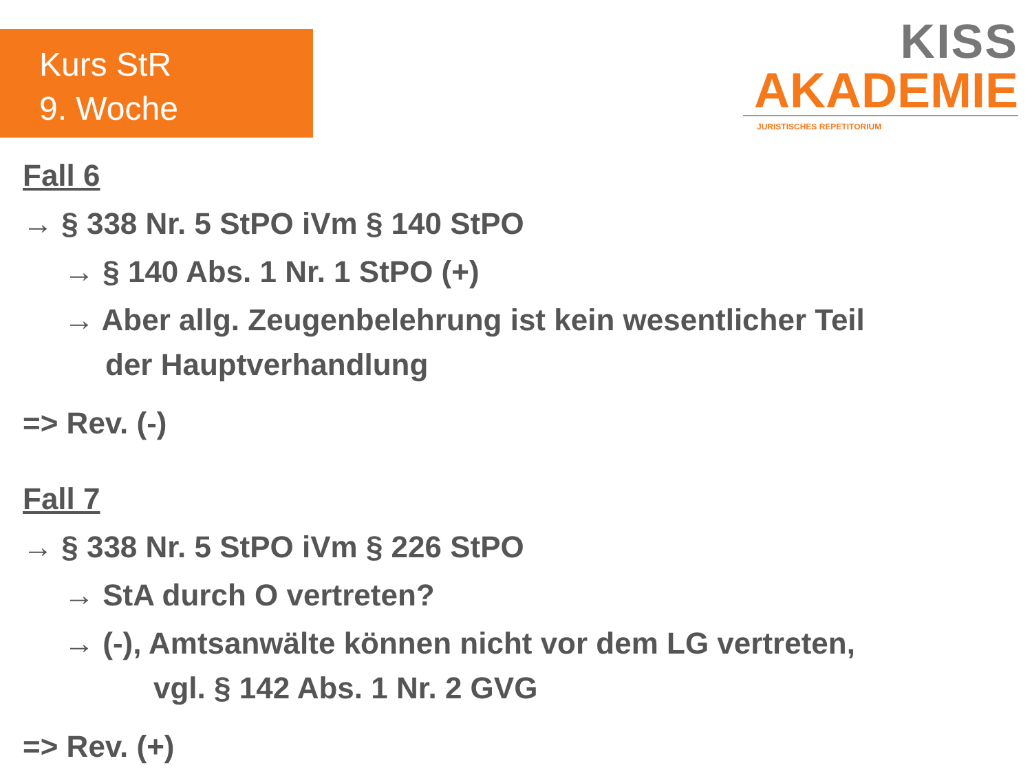Kurs StR
9. Woche
KISS
AKADEMIE
JURISTISCHES REPETITORIUM
Fall 6
→ § 338 Nr. 5 StPO iVm § 140 StPO
→ § 140 Abs. 1 Nr. 1 StPO (+)
→ Aber allg. Zeugenbelehrung ist kein wesentlicher Teil
der Hauptverhandlung
=> Rev. (-)
Fall 7
→ § 338 Nr. 5 StPO iVm § 226 StPO
→ StA durch O vertreten?
→ (-), Amtsanwälte können nicht vor dem LG vertreten,
vgl. § 142 Abs. 1 Nr. 2 GVG
=> Rev. (+)